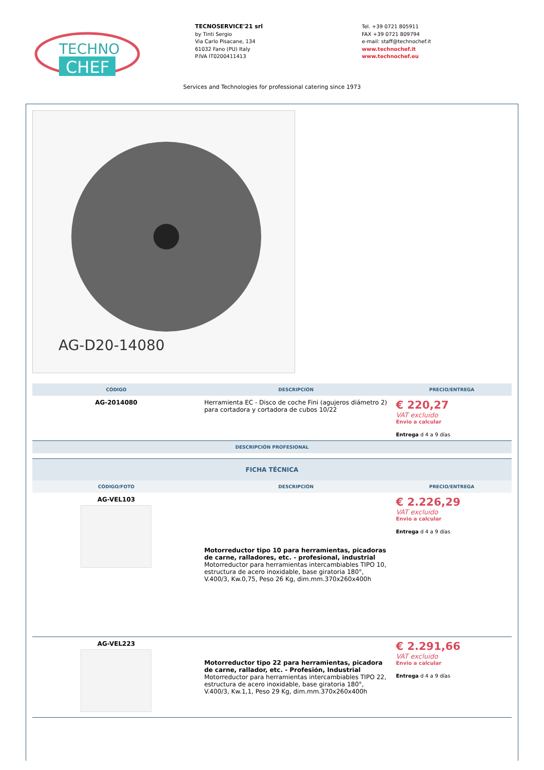TECHNO
CHEF
TECNOSERVICE'21 srl
by Tinti Sergio
Via Carlo Pisacane, 134
61032 Fano (PU) Italy
P.IVA IT0200411413
Tel. +39 0721 805911
FAX +39 0721 809794
e-mail: staff@technochef.it
www.technochef.it
www.technochef.eu
Services and Technologies for professional catering since 1973
AG-D20-14080
| CÓDIGO | DESCRIPCIÓN | PRECIO/ENTREGA |
| --- | --- | --- |
| AG-2014080 | Herramienta EC - Disco de coche Fini (agujeros diámetro 2) para cortadora y cortadora de cubos 10/22 | € 220,27 VAT excluido Envio a calcular Entrega d 4 a 9 días |
| DESCRIPCIÓN PROFESIONAL | | |
| FICHA TÉCNICA | | |
| --- | --- | --- |
| CÓDIGO/FOTO | DESCRIPCIÓN | PRECIO/ENTREGA |
| AG-VEL103 | Motorreductor tipo 10 para herramientas, picadoras de carne, ralladores, etc. - profesional, industrial Motorreductor para herramientas intercambiables TIPO 10, estructura de acero inoxidable, base giratoria 180°, V.400/3, Kw.0,75, Peso 26 Kg, dim.mm.370x260x400h | € 2.226,29 VAT excluido Envio a calcular Entrega d 4 a 9 días |
| AG-VEL223 | Motorreductor tipo 22 para herramientas, picadora de carne, rallador, etc. - Profesión, Industrial Motorreductor para herramientas intercambiables TIPO 22, estructura de acero inoxidable, base giratoria 180°, V.400/3, Kw.1,1, Peso 29 Kg, dim.mm.370x260x400h | € 2.291,66 VAT excluido Envio a calcular Entrega d 4 a 9 días |